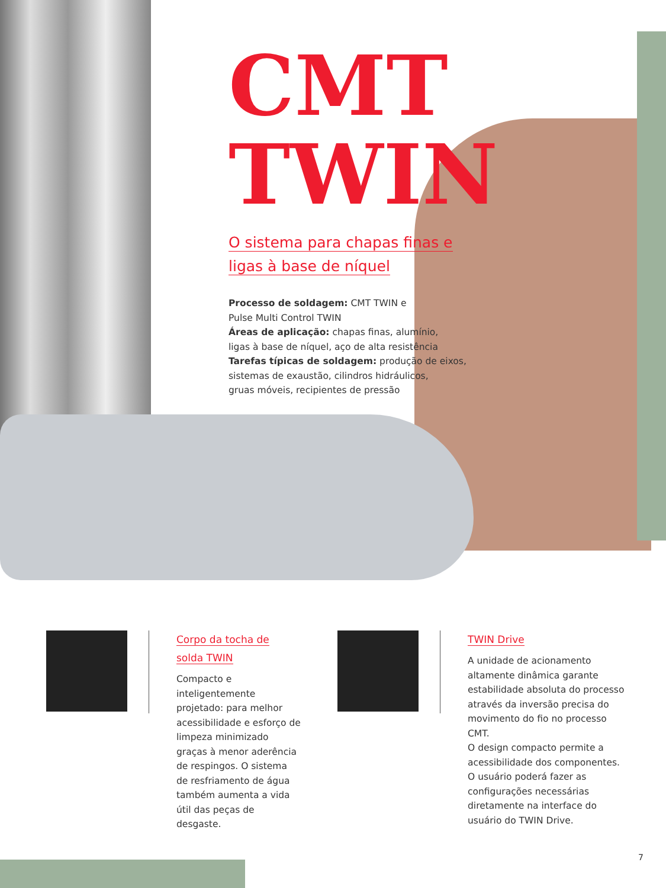CMT
TWIN
O sistema para chapas finas e
ligas à base de níquel
Processo de soldagem: CMT TWIN e
Pulse Multi Control TWIN
Áreas de aplicação: chapas finas, alumínio,
ligas à base de níquel, aço de alta resistência
Tarefas típicas de soldagem: produção de eixos,
sistemas de exaustão, cilindros hidráulicos,
gruas móveis, recipientes de pressão
Corpo da tocha de
solda TWIN
Compacto e inteligentemente projetado: para melhor acessibilidade e esforço de limpeza minimizado graças à menor aderência de respingos. O sistema de resfriamento de água também aumenta a vida útil das peças de desgaste.
TWIN Drive
A unidade de acionamento altamente dinâmica garante estabilidade absoluta do processo através da inversão precisa do movimento do fio no processo CMT.
O design compacto permite a acessibilidade dos componentes. O usuário poderá fazer as configurações necessárias diretamente na interface do usuário do TWIN Drive.
7